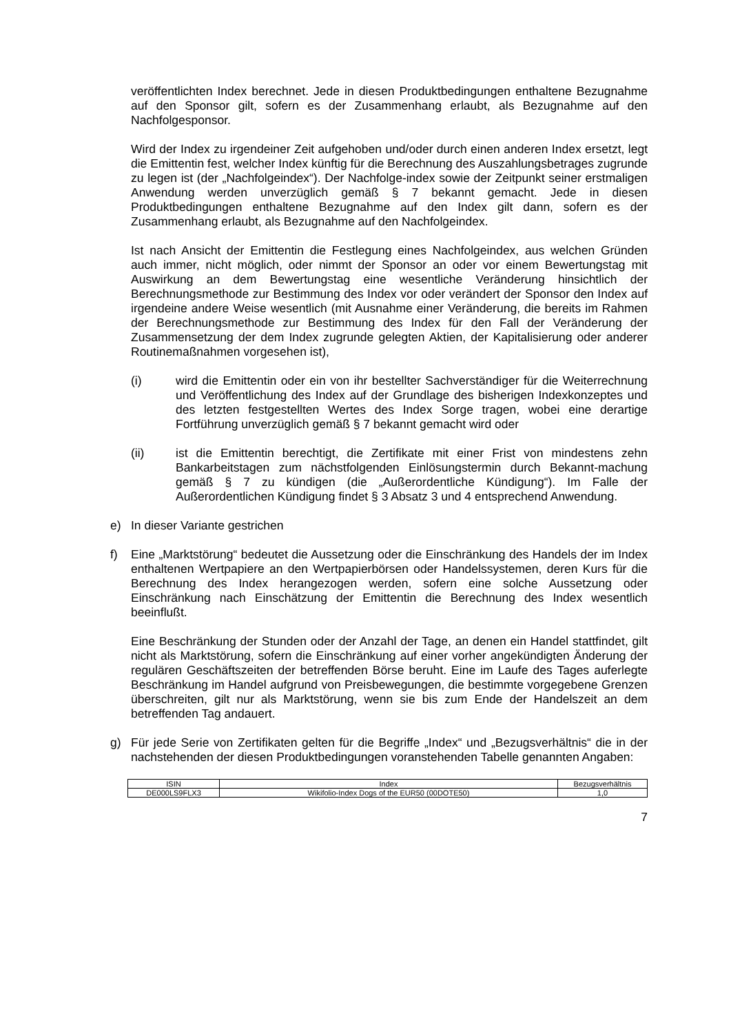veröffentlichten Index berechnet. Jede in diesen Produktbedingungen enthaltene Bezugnahme auf den Sponsor gilt, sofern es der Zusammenhang erlaubt, als Bezugnahme auf den Nachfolgesponsor.
Wird der Index zu irgendeiner Zeit aufgehoben und/oder durch einen anderen Index ersetzt, legt die Emittentin fest, welcher Index künftig für die Berechnung des Auszahlungsbetrages zugrunde zu legen ist (der „Nachfolgeindex“). Der Nachfolge-index sowie der Zeitpunkt seiner erstmaligen Anwendung werden unverzüglich gemäß § 7 bekannt gemacht. Jede in diesen Produktbedingungen enthaltene Bezugnahme auf den Index gilt dann, sofern es der Zusammenhang erlaubt, als Bezugnahme auf den Nachfolgeindex.
Ist nach Ansicht der Emittentin die Festlegung eines Nachfolgeindex, aus welchen Gründen auch immer, nicht möglich, oder nimmt der Sponsor an oder vor einem Bewertungstag mit Auswirkung an dem Bewertungstag eine wesentliche Veränderung hinsichtlich der Berechnungsmethode zur Bestimmung des Index vor oder verändert der Sponsor den Index auf irgendeine andere Weise wesentlich (mit Ausnahme einer Veränderung, die bereits im Rahmen der Berechnungsmethode zur Bestimmung des Index für den Fall der Veränderung der Zusammensetzung der dem Index zugrunde gelegten Aktien, der Kapitalisierung oder anderer Routinemaßnahmen vorgesehen ist),
(i) wird die Emittentin oder ein von ihr bestellter Sachverständiger für die Weiterrechnung und Veröffentlichung des Index auf der Grundlage des bisherigen Indexkonzeptes und des letzten festgestellten Wertes des Index Sorge tragen, wobei eine derartige Fortführung unverzüglich gemäß § 7 bekannt gemacht wird oder
(ii) ist die Emittentin berechtigt, die Zertifikate mit einer Frist von mindestens zehn Bankarbeitstagen zum nächstfolgenden Einlösungstermin durch Bekannt-machung gemäß § 7 zu kündigen (die „Außerordentliche Kündigung“). Im Falle der Außerordentlichen Kündigung findet § 3 Absatz 3 und 4 entsprechend Anwendung.
e) In dieser Variante gestrichen
f) Eine „Marktstörung“ bedeutet die Aussetzung oder die Einschränkung des Handels der im Index enthaltenen Wertpapiere an den Wertpapierbörsen oder Handelssystemen, deren Kurs für die Berechnung des Index herangezogen werden, sofern eine solche Aussetzung oder Einschränkung nach Einschätzung der Emittentin die Berechnung des Index wesentlich beeinflußt.
Eine Beschränkung der Stunden oder der Anzahl der Tage, an denen ein Handel stattfindet, gilt nicht als Marktstörung, sofern die Einschränkung auf einer vorher angekündigten Änderung der regulären Geschäftszeiten der betreffenden Börse beruht. Eine im Laufe des Tages auferlegte Beschränkung im Handel aufgrund von Preisbewegungen, die bestimmte vorgegebene Grenzen überschreiten, gilt nur als Marktstörung, wenn sie bis zum Ende der Handelszeit an dem betreffenden Tag andauert.
g) Für jede Serie von Zertifikaten gelten für die Begriffe „Index“ und „Bezugsverhältnis“ die in der nachstehenden der diesen Produktbedingungen voranstehenden Tabelle genannten Angaben:
| ISIN | Index | Bezugsverhältnis |
| --- | --- | --- |
| DE000LS9FLX3 | Wikifolio-Index Dogs of the EUR50 (00DOTE50) | 1,0 |
7